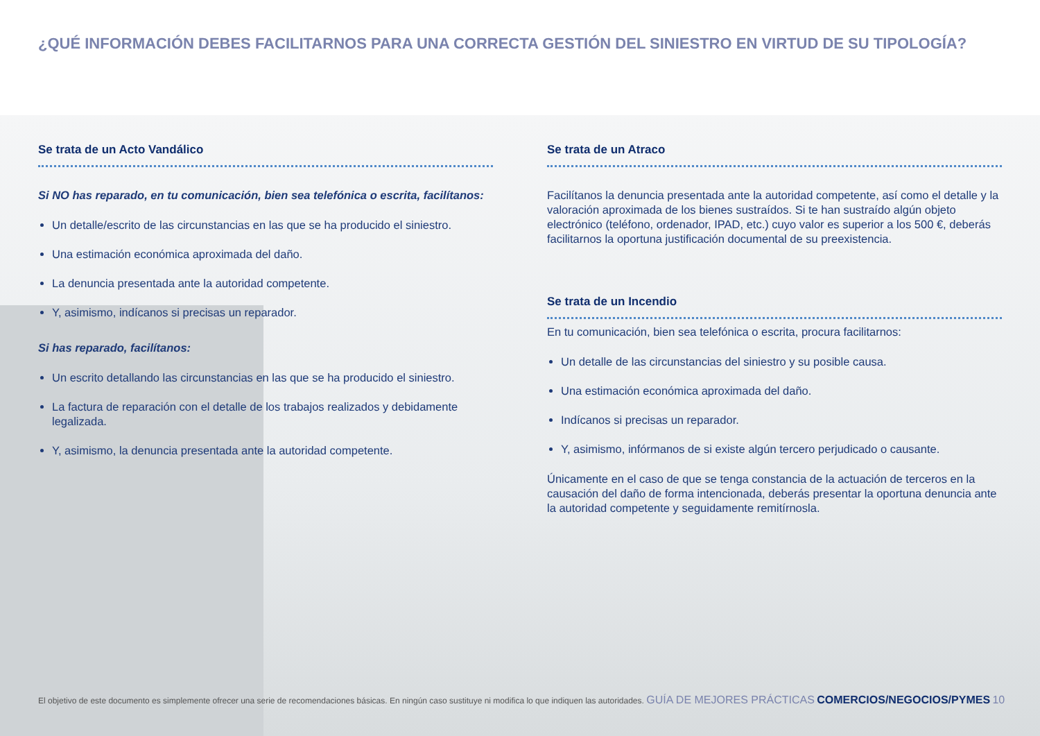¿QUÉ INFORMACIÓN DEBES FACILITARNOS PARA UNA CORRECTA GESTIÓN DEL SINIESTRO EN VIRTUD DE SU TIPOLOGÍA?
Se trata de un Acto Vandálico
Si NO has reparado, en tu comunicación, bien sea telefónica o escrita, facilítanos:
Un detalle/escrito de las circunstancias en las que se ha producido el siniestro.
Una estimación económica aproximada del daño.
La denuncia presentada ante la autoridad competente.
Y, asimismo, indícanos si precisas un reparador.
Si has reparado, facilítanos:
Un escrito detallando las circunstancias en las que se ha producido el siniestro.
La factura de reparación con el detalle de los trabajos realizados y debidamente legalizada.
Y, asimismo, la denuncia presentada ante la autoridad competente.
Se trata de un Atraco
Facilítanos la denuncia presentada ante la autoridad competente, así como el detalle y la valoración aproximada de los bienes sustraídos. Si te han sustraído algún objeto electrónico (teléfono, ordenador, IPAD, etc.) cuyo valor es superior a los 500 €, deberás facilitarnos la oportuna justificación documental de su preexistencia.
Se trata de un Incendio
En tu comunicación, bien sea telefónica o escrita, procura facilitarnos:
Un detalle de las circunstancias del siniestro y su posible causa.
Una estimación económica aproximada del daño.
Indícanos si precisas un reparador.
Y, asimismo, infórmanos de si existe algún tercero perjudicado o causante.
Únicamente en el caso de que se tenga constancia de la actuación de terceros en la causación del daño de forma intencionada, deberás presentar la oportuna denuncia ante la autoridad competente y seguidamente remitírnosla.
El objetivo de este documento es simplemente ofrecer una serie de recomendaciones básicas. En ningún caso sustituye ni modifica lo que indiquen las autoridades. GUÍA DE MEJORES PRÁCTICAS COMERCIOS/NEGOCIOS/PYMES 10